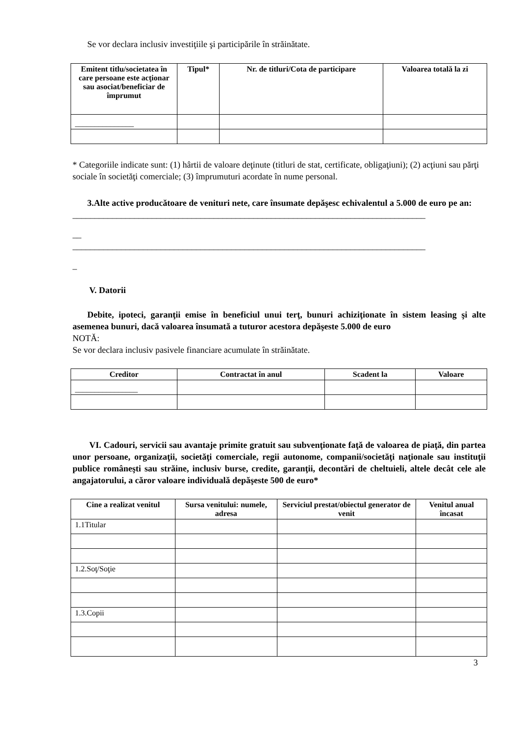Se vor declara inclusiv investiţiile şi participările în străinătate.
| Emitent titlu/societatea în care persoane este acţionar sau asociat/beneficiar de împrumut | Tipul* | Nr. de titluri/Cota de participare | Valoarea totală la zi |
| --- | --- | --- | --- |
| _______________ | | | |
* Categoriile indicate sunt: (1) hârtii de valoare deţinute (titluri de stat, certificate, obligaţiuni); (2) acţiuni sau părţi sociale în societăţi comerciale; (3) împrumuturi acordate în nume personal.
3.Alte active producătoare de venituri nete, care însumate depăşesc echivalentul a 5.000 de euro pe an:
________________________________________________________________________________
__
________________________________________________________________________________
_
V. Datorii
Debite, ipoteci, garanţii emise în beneficiul unui terţ, bunuri achiziţionate în sistem leasing şi alte asemenea bunuri, dacă valoarea însumată a tuturor acestora depăşeste 5.000 de euro
NOTĂ:
Se vor declara inclusiv pasivele financiare acumulate în străinătate.
| Creditor | Contractat în anul | Scadent la | Valoare |
| --- | --- | --- | --- |
| ________________ | | | |
VI. Cadouri, servicii sau avantaje primite gratuit sau subvenţionate faţă de valoarea de piaţă, din partea unor persoane, organizaţii, societăţi comerciale, regii autonome, companii/societăţi naţionale sau instituţii publice româneşti sau străine, inclusiv burse, credite, garanţii, decontări de cheltuieli, altele decât cele ale angajatorului, a căror valoare individuală depăşeste 500 de euro*
| Cine a realizat venitul | Sursa venitului: numele, adresa | Serviciul prestat/obiectul generator de venit | Venitul anual încasat |
| --- | --- | --- | --- |
| 1.1Titular | | | |
| 1.2.Soţ/Soţie | | | |
| 1.3.Copii | | | |
3